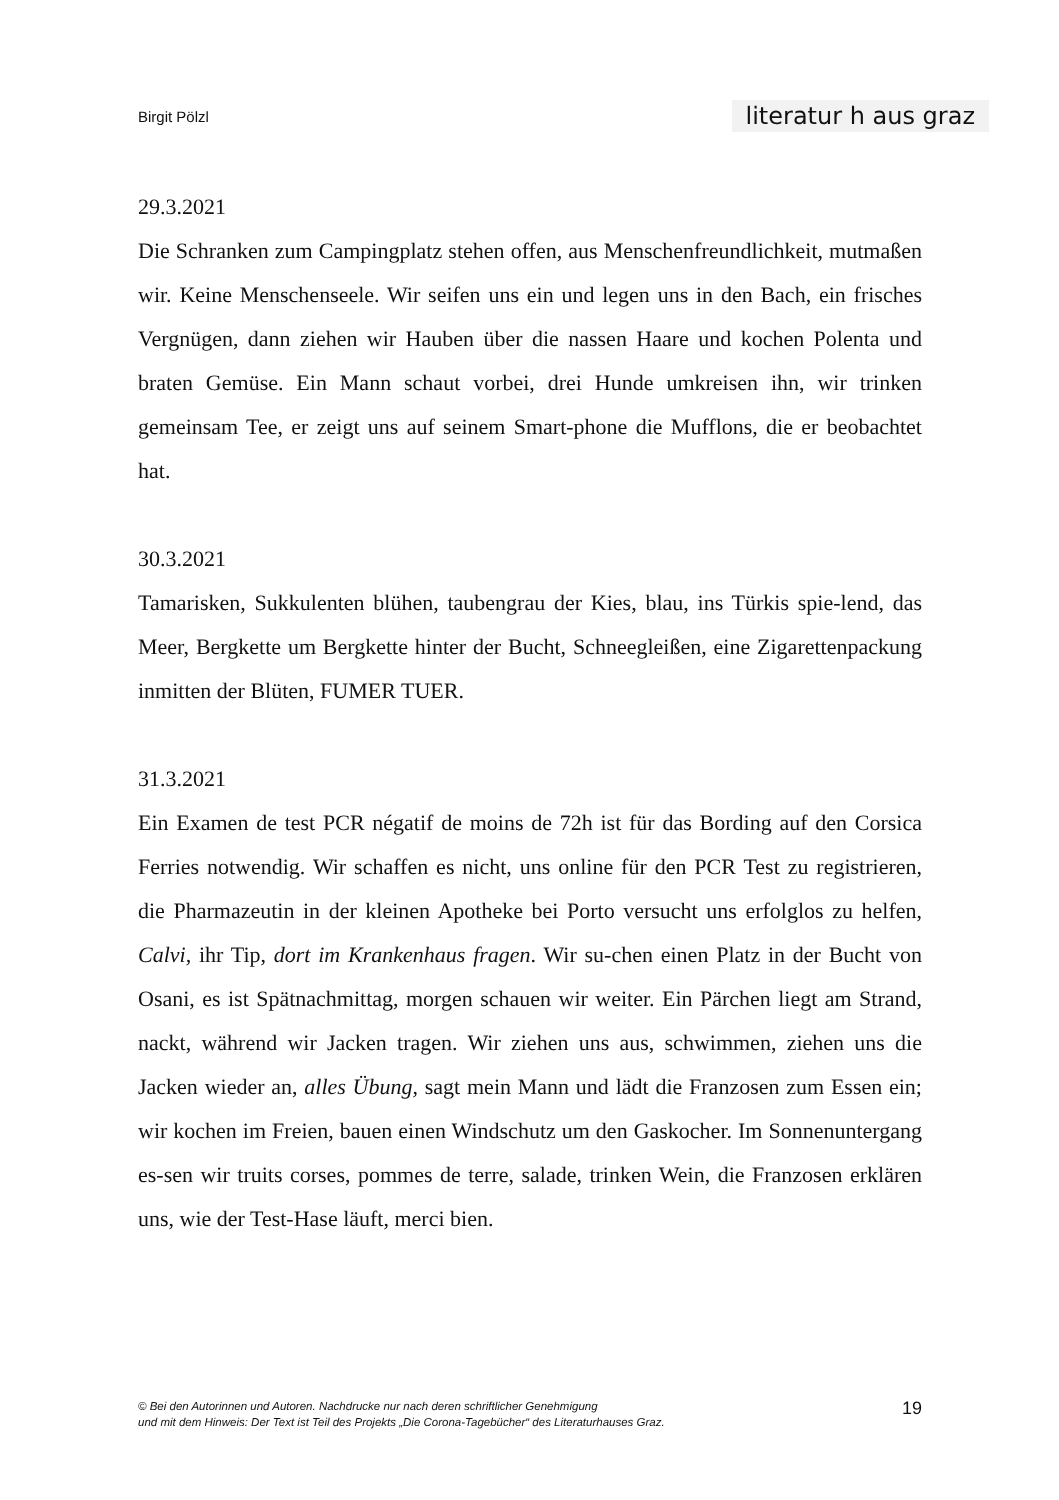Birgit Pölzl literatur h aus graz
29.3.2021
Die Schranken zum Campingplatz stehen offen, aus Menschenfreundlichkeit, mutmaßen wir. Keine Menschenseele. Wir seifen uns ein und legen uns in den Bach, ein frisches Vergnügen, dann ziehen wir Hauben über die nassen Haare und kochen Polenta und braten Gemüse. Ein Mann schaut vorbei, drei Hunde umkreisen ihn, wir trinken gemeinsam Tee, er zeigt uns auf seinem Smart-phone die Mufflons, die er beobachtet hat.
30.3.2021
Tamarisken, Sukkulenten blühen, taubengrau der Kies, blau, ins Türkis spie-lend, das Meer, Bergkette um Bergkette hinter der Bucht, Schneegleißen, eine Zigarettenpackung inmitten der Blüten, FUMER TUER.
31.3.2021
Ein Examen de test PCR négatif de moins de 72h ist für das Bording auf den Corsica Ferries notwendig. Wir schaffen es nicht, uns online für den PCR Test zu registrieren, die Pharmazeutin in der kleinen Apotheke bei Porto versucht uns erfolglos zu helfen, Calvi, ihr Tip, dort im Krankenhaus fragen. Wir su-chen einen Platz in der Bucht von Osani, es ist Spätnachmittag, morgen schauen wir weiter. Ein Pärchen liegt am Strand, nackt, während wir Jacken tragen. Wir ziehen uns aus, schwimmen, ziehen uns die Jacken wieder an, alles Übung, sagt mein Mann und lädt die Franzosen zum Essen ein; wir kochen im Freien, bauen einen Windschutz um den Gaskocher. Im Sonnenuntergang es-sen wir truits corses, pommes de terre, salade, trinken Wein, die Franzosen erklären uns, wie der Test-Hase läuft, merci bien.
© Bei den Autorinnen und Autoren. Nachdrucke nur nach deren schriftlicher Genehmigung
und mit dem Hinweis: Der Text ist Teil des Projekts „Die Corona-Tagebücher“ des Literaturhauses Graz.
19